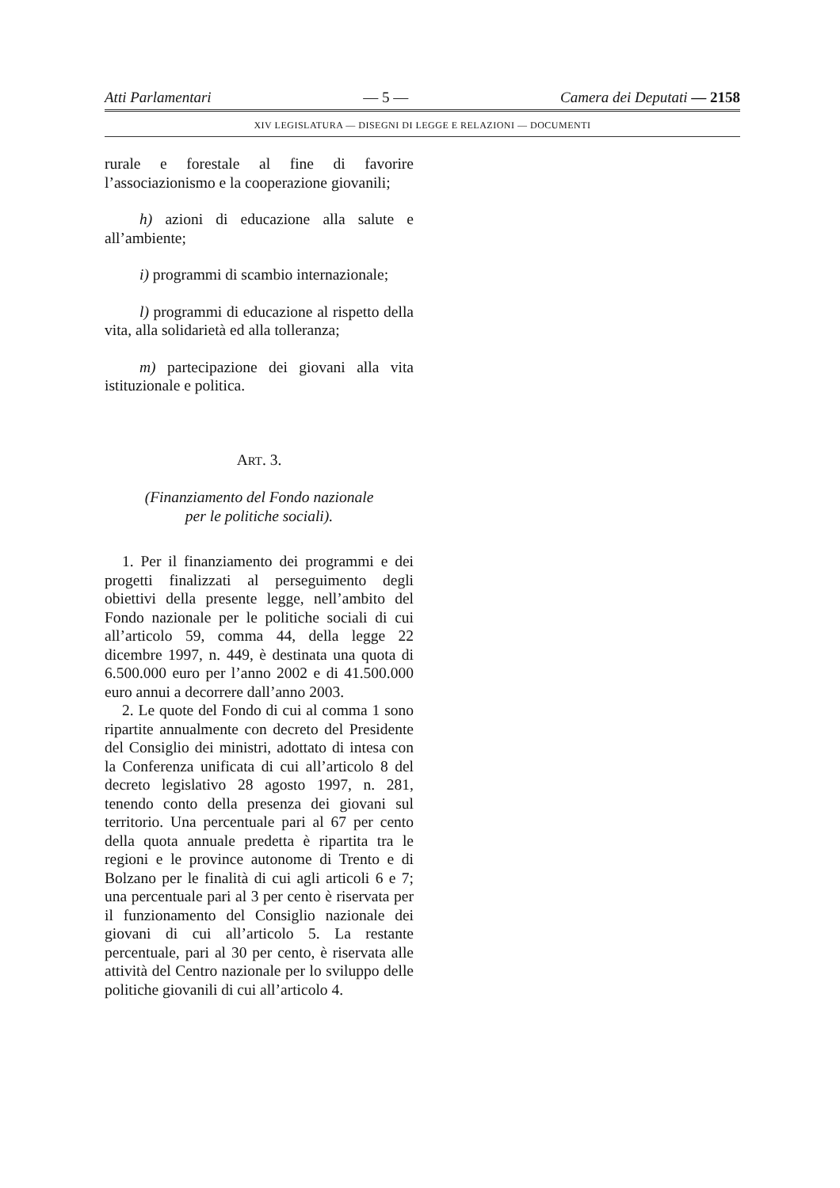Atti Parlamentari — 5 — Camera dei Deputati — 2158
XIV LEGISLATURA — DISEGNI DI LEGGE E RELAZIONI — DOCUMENTI
rurale e forestale al fine di favorire l’associazionismo e la cooperazione giovanili;
h) azioni di educazione alla salute e all’ambiente;
i) programmi di scambio internazionale;
l) programmi di educazione al rispetto della vita, alla solidarietà ed alla tolleranza;
m) partecipazione dei giovani alla vita istituzionale e politica.
ART. 3.
(Finanziamento del Fondo nazionale
per le politiche sociali).
1. Per il finanziamento dei programmi e dei progetti finalizzati al perseguimento degli obiettivi della presente legge, nell’ambito del Fondo nazionale per le politiche sociali di cui all’articolo 59, comma 44, della legge 22 dicembre 1997, n. 449, è destinata una quota di 6.500.000 euro per l’anno 2002 e di 41.500.000 euro annui a decorrere dall’anno 2003.
2. Le quote del Fondo di cui al comma 1 sono ripartite annualmente con decreto del Presidente del Consiglio dei ministri, adottato di intesa con la Conferenza unificata di cui all’articolo 8 del decreto legislativo 28 agosto 1997, n. 281, tenendo conto della presenza dei giovani sul territorio. Una percentuale pari al 67 per cento della quota annuale predetta è ripartita tra le regioni e le province autonome di Trento e di Bolzano per le finalità di cui agli articoli 6 e 7; una percentuale pari al 3 per cento è riservata per il funzionamento del Consiglio nazionale dei giovani di cui all’articolo 5. La restante percentuale, pari al 30 per cento, è riservata alle attività del Centro nazionale per lo sviluppo delle politiche giovanili di cui all’articolo 4.